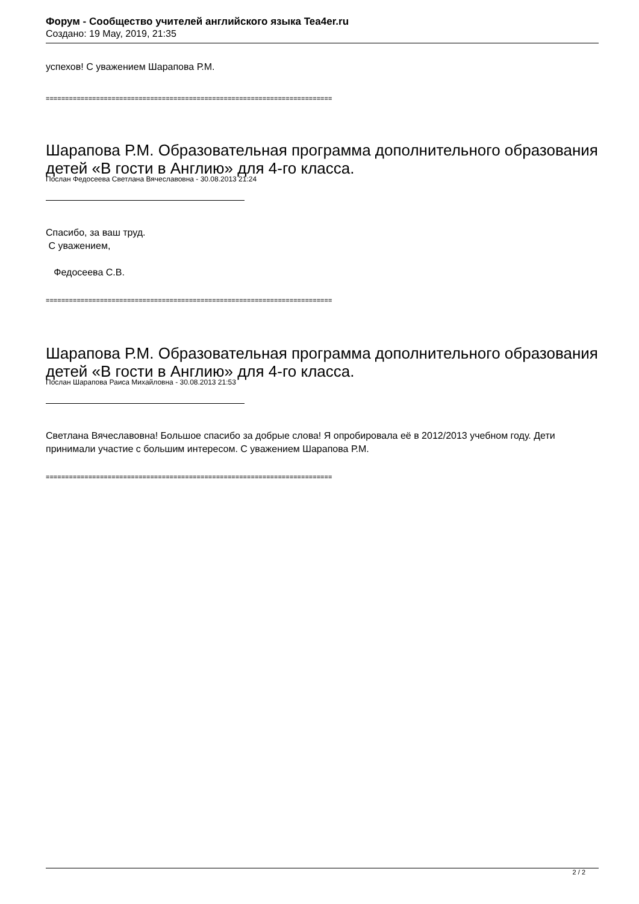Форум - Сообщество учителей английского языка Tea4er.ru
Создано: 19 May, 2019, 21:35
успехов! С уважением Шарапова Р.М.
==========================================================================
Шарапова Р.М. Образовательная программа дополнительного образования детей «В гости в Англию» для 4-го класса.
Послан Федосеева Светлана Вячеславовна - 30.08.2013 21:24
Спасибо, за ваш труд.
С уважением,
Федосеева С.В.
==========================================================================
Шарапова Р.М. Образовательная программа дополнительного образования детей «В гости в Англию» для 4-го класса.
Послан Шарапова Раиса Михайловна - 30.08.2013 21:53
Светлана Вячеславовна! Большое спасибо за добрые слова! Я опробировала её в 2012/2013 учебном году. Дети принимали участие с большим интересом. С уважением Шарапова Р.М.
==========================================================================
2 / 2